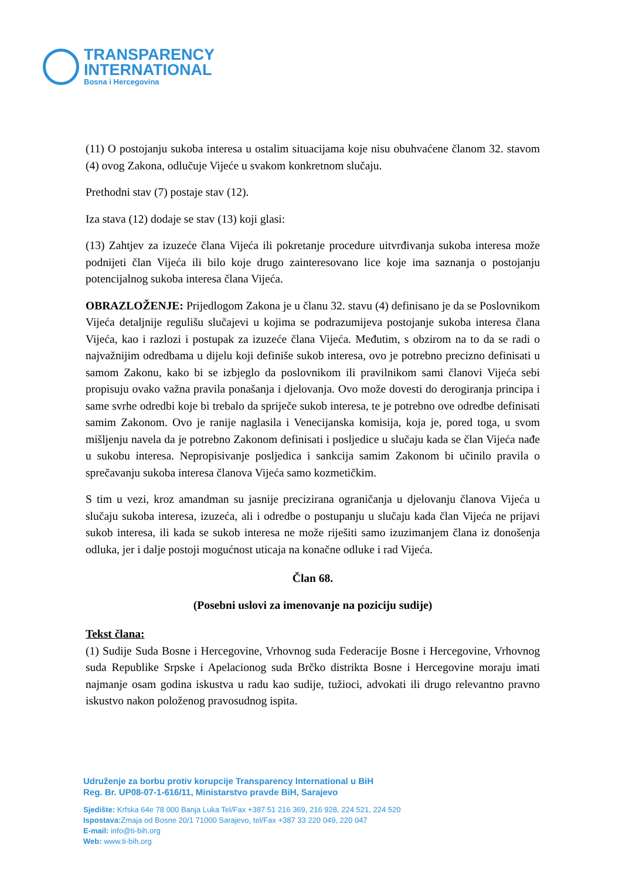TRANSPARENCY
INTERNATIONAL
Bosna i Hercegovina
(11) O postojanju sukoba interesa u ostalim situacijama koje nisu obuhvaćene članom 32. stavom (4) ovog Zakona, odlučuje Vijeće u svakom konkretnom slučaju.
Prethodni stav (7) postaje stav (12).
Iza stava (12) dodaje se stav (13) koji glasi:
(13) Zahtjev za izuzeće člana Vijeća ili pokretanje procedure uitvrđivanja sukoba interesa može podnijeti član Vijeća ili bilo koje drugo zainteresovano lice koje ima saznanja o postojanju potencijalnog sukoba interesa člana Vijeća.
OBRAZLOŽENJE: Prijedlogom Zakona je u članu 32. stavu (4) definisano je da se Poslovnikom Vijeća detaljnije regulišu slučajevi u kojima se podrazumijeva postojanje sukoba interesa člana Vijeća, kao i razlozi i postupak za izuzeće člana Vijeća. Međutim, s obzirom na to da se radi o najvažnijim odredbama u dijelu koji definiše sukob interesa, ovo je potrebno precizno definisati u samom Zakonu, kako bi se izbjeglo da poslovnikom ili pravilnikom sami članovi Vijeća sebi propisuju ovako važna pravila ponašanja i djelovanja. Ovo može dovesti do derogiranja principa i same svrhe odredbi koje bi trebalo da spriječe sukob interesa, te je potrebno ove odredbe definisati samim Zakonom. Ovo je ranije naglasila i Venecijanska komisija, koja je, pored toga, u svom mišljenju navela da je potrebno Zakonom definisati i posljedice u slučaju kada se član Vijeća nađe u sukobu interesa. Nepropisivanje posljedica i sankcija samim Zakonom bi učinilo pravila o sprečavanju sukoba interesa članova Vijeća samo kozmetičkim.
S tim u vezi, kroz amandman su jasnije precizirana ograničanja u djelovanju članova Vijeća u slučaju sukoba interesa, izuzeća, ali i odredbe o postupanju u slučaju kada član Vijeća ne prijavi sukob interesa, ili kada se sukob interesa ne može riješiti samo izuzimanjem člana iz donošenja odluka, jer i dalje postoji mogućnost uticaja na konačne odluke i rad Vijeća.
Član 68.
(Posebni uslovi za imenovanje na poziciju sudije)
Tekst člana:
(1) Sudije Suda Bosne i Hercegovine, Vrhovnog suda Federacije Bosne i Hercegovine, Vrhovnog suda Republike Srpske i Apelacionog suda Brčko distrikta Bosne i Hercegovine moraju imati najmanje osam godina iskustva u radu kao sudije, tužioci, advokati ili drugo relevantno pravno iskustvo nakon položenog pravosudnog ispita.
Udruženje za borbu protiv korupcije Transparency International u BiH
Reg. Br. UP08-07-1-616/11, Ministarstvo pravde BiH, Sarajevo
Sjedište: Krfska 64e 78 000 Banja Luka Tel/Fax +387 51 216 369, 216 928, 224 521, 224 520
Ispostava: Zmaja od Bosne 20/1 71000 Sarajevo, tel/Fax +387 33 220 049, 220 047
E-mail: info@ti-bih.org
Web: www.ti-bih.org